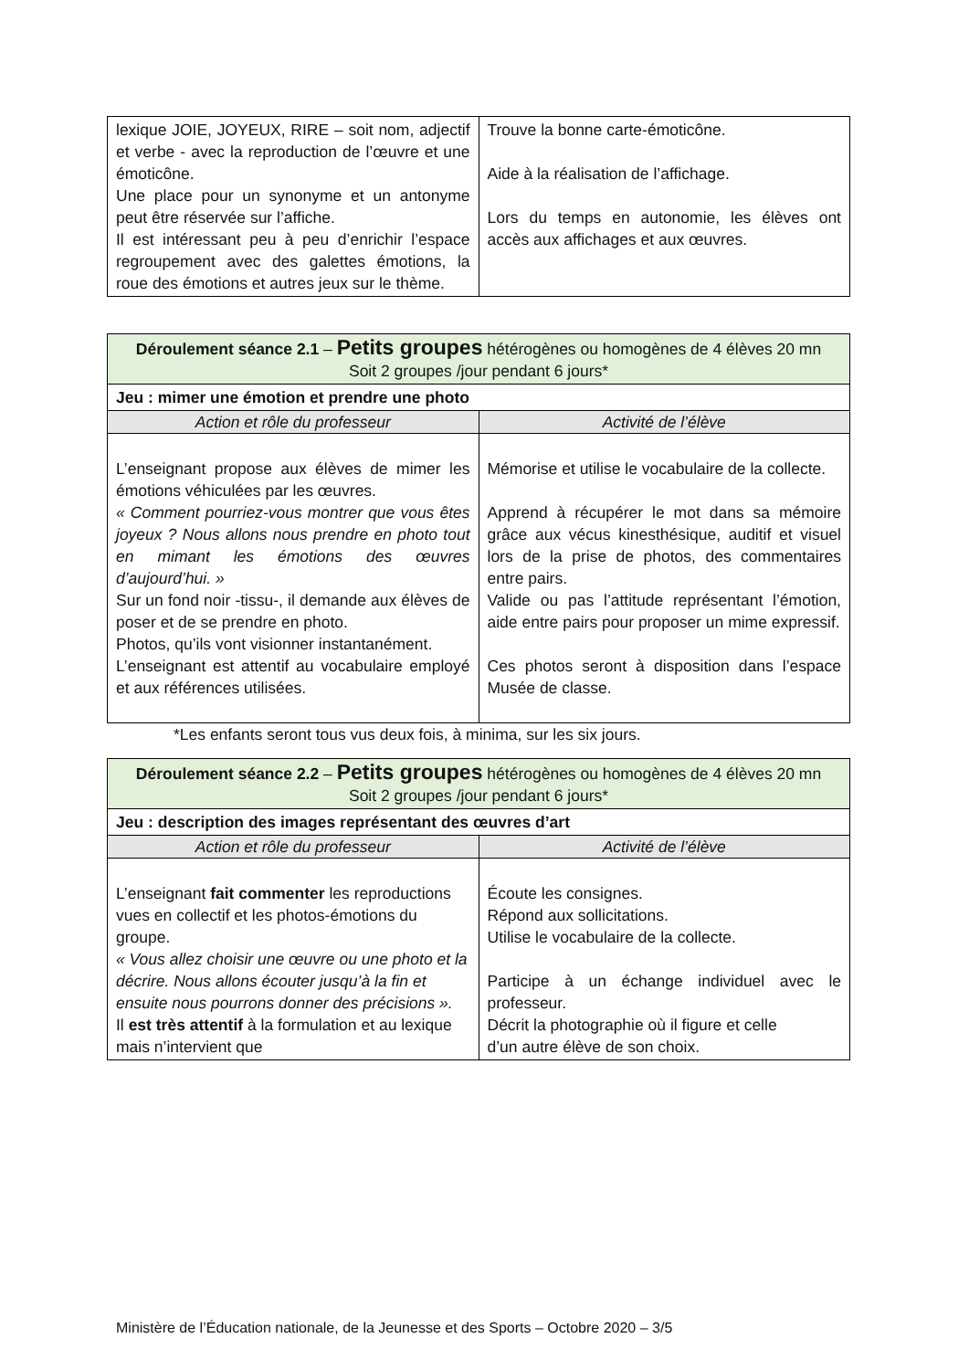| lexique JOIE, JOYEUX, RIRE – soit nom, adjectif et verbe - avec la reproduction de l’œuvre et une émoticône. Une place pour un synonyme et un antonyme peut être réservée sur l’affiche. Il est intéressant peu à peu d’enrichir l’espace regroupement avec des galettes émotions, la roue des émotions et autres jeux sur le thème. | Trouve la bonne carte-émoticône. Aide à la réalisation de l’affichage. Lors du temps en autonomie, les élèves ont accès aux affichages et aux œuvres. |
| Déroulement séance 2.1 – Petits groupes hétérogènes ou homogènes de 4 élèves 20 mn Soit 2 groupes /jour pendant 6 jours* | |
| --- | --- |
| Jeu : mimer une émotion et prendre une photo | |
| Action et rôle du professeur | Activité de l’élève |
| L’enseignant propose aux élèves de mimer les émotions véhiculées par les œuvres. « Comment pourriez-vous montrer que vous êtes joyeux ? Nous allons nous prendre en photo tout en mimant les émotions des œuvres d’aujourd’hui. » Sur un fond noir -tissu-, il demande aux élèves de poser et de se prendre en photo. Photos, qu’ils vont visionner instantanément. L’enseignant est attentif au vocabulaire employé et aux références utilisées. | Mémorise et utilise le vocabulaire de la collecte. Apprend à récupérer le mot dans sa mémoire grâce aux vécus kinesthésique, auditif et visuel lors de la prise de photos, des commentaires entre pairs. Valide ou pas l’attitude représentant l’émotion, aide entre pairs pour proposer un mime expressif. Ces photos seront à disposition dans l’espace Musée de classe. |
*Les enfants seront tous vus deux fois, à minima, sur les six jours.
| Déroulement séance 2.2 – Petits groupes hétérogènes ou homogènes de 4 élèves 20 mn Soit 2 groupes /jour pendant 6 jours* | |
| --- | --- |
| Jeu : description des images représentant des œuvres d’art | |
| Action et rôle du professeur | Activité de l’élève |
| L’enseignant fait commenter les reproductions vues en collectif et les photos-émotions du groupe. « Vous allez choisir une œuvre ou une photo et la décrire. Nous allons écouter jusqu’à la fin et ensuite nous pourrons donner des précisions ». Il est très attentif à la formulation et au lexique mais n’intervient que | Écoute les consignes. Répond aux sollicitations. Utilise le vocabulaire de la collecte. Participe à un échange individuel avec le professeur. Décrit la photographie où il figure et celle d’un autre élève de son choix. |
Ministère de l’Éducation nationale, de la Jeunesse et des Sports – Octobre 2020 – 3/5